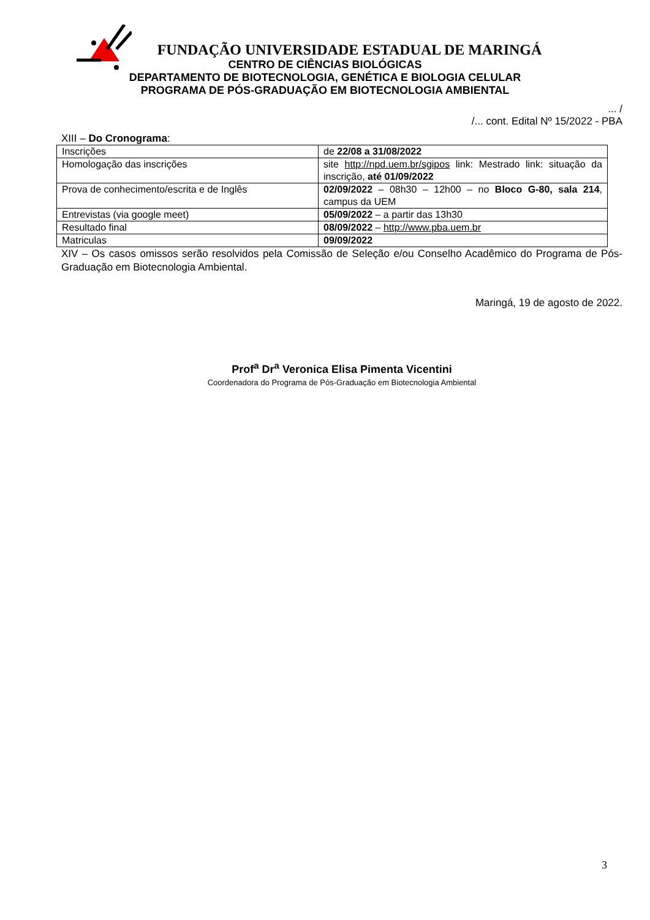FUNDAÇÃO UNIVERSIDADE ESTADUAL DE MARINGÁ
CENTRO DE CIÊNCIAS BIOLÓGICAS
DEPARTAMENTO DE BIOTECNOLOGIA, GENÉTICA E BIOLOGIA CELULAR
PROGRAMA DE PÓS-GRADUAÇÃO EM BIOTECNOLOGIA AMBIENTAL
... /
/... cont. Edital Nº 15/2022 - PBA
XIII – Do Cronograma:
| Inscrições | de 22/08 a 31/08/2022 |
| Homologação das inscrições | site http://npd.uem.br/sgipos link: Mestrado link: situação da inscrição, até 01/09/2022 |
| Prova de conhecimento/escrita e de Inglês | 02/09/2022 – 08h30 – 12h00 – no Bloco G-80, sala 214 , campus da UEM |
| Entrevistas (via google meet) | 05/09/2022 – a partir das 13h30 |
| Resultado final | 08/09/2022 – http://www.pba.uem.br |
| Matriculas | 09/09/2022 |
XIV – Os casos omissos serão resolvidos pela Comissão de Seleção e/ou Conselho Acadêmico do Programa de Pós-Graduação em Biotecnologia Ambiental.
Maringá, 19 de agosto de 2022.
Prof<sup>a</sup> Dr<sup>a</sup> Veronica Elisa Pimenta Vicentini
Coordenadora do Programa de Pós-Graduação em Biotecnologia Ambiental
3